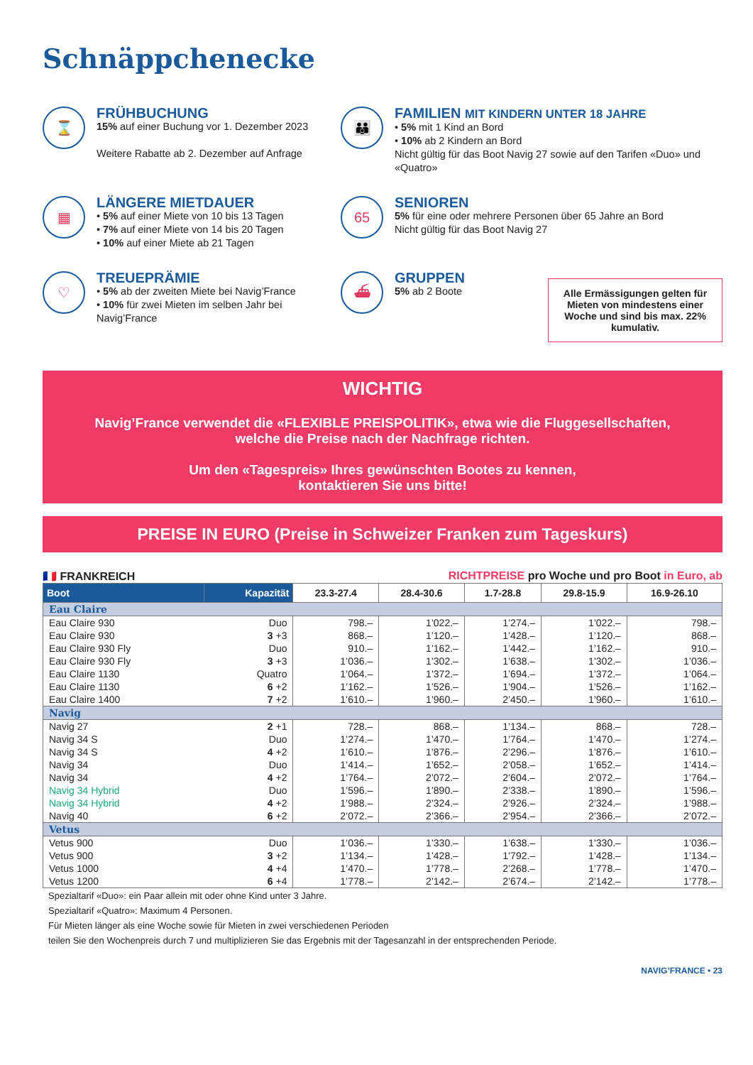Schnäppchenecke
⌛
FRÜHBUCHUNG
15% auf einer Buchung vor 1. Dezember 2023
Weitere Rabatte ab 2. Dezember auf Anfrage
👪
FAMILIEN MIT KINDERN UNTER 18 JAHRE
• 5% mit 1 Kind an Bord
• 10% ab 2 Kindern an Bord
Nicht gültig für das Boot Navig 27 sowie auf den Tarifen «Duo» und «Quatro»
▦
LÄNGERE MIETDAUER
• 5% auf einer Miete von 10 bis 13 Tagen
• 7% auf einer Miete von 14 bis 20 Tagen
• 10% auf einer Miete ab 21 Tagen
65
SENIOREN
5% für eine oder mehrere Personen über 65 Jahre an Bord
Nicht gültig für das Boot Navig 27
♡
TREUEPRÄMIE
• 5% ab der zweiten Miete bei Navig’France
• 10% für zwei Mieten im selben Jahr bei Navig’France
⛴
GRUPPEN
5% ab 2 Boote
Alle Ermässigungen gelten für Mieten von mindestens einer Woche und sind bis max. 22% kumulativ.
WICHTIG
Navig’France verwendet die «FLEXIBLE PREISPOLITIK», etwa wie die Fluggesellschaften,
welche die Preise nach der Nachfrage richten.
Um den «Tagespreis» Ihres gewünschten Bootes zu kennen,
kontaktieren Sie uns bitte!
PREISE IN EURO (Preise in Schweizer Franken zum Tageskurs)
🇫🇷 FRANKREICH RICHTPREISE pro Woche und pro Boot in Euro, ab
| Boot | Kapazität | 23.3-27.4 | 28.4-30.6 | 1.7-28.8 | 29.8-15.9 | 16.9-26.10 |
| --- | --- | --- | --- | --- | --- | --- |
| Eau Claire | | | | | | |
| Eau Claire 930 | Duo | 798.– | 1’022.– | 1’274.– | 1’022.– | 798.– |
| Eau Claire 930 | 3 +3 | 868.– | 1’120.– | 1’428.– | 1’120.– | 868.– |
| Eau Claire 930 Fly | Duo | 910.– | 1’162.– | 1’442.– | 1’162.– | 910.– |
| Eau Claire 930 Fly | 3 +3 | 1’036.– | 1’302.– | 1’638.– | 1’302.– | 1’036.– |
| Eau Claire 1130 | Quatro | 1’064.– | 1’372.– | 1’694.– | 1’372.– | 1’064.– |
| Eau Claire 1130 | 6 +2 | 1’162.– | 1’526.– | 1’904.– | 1’526.– | 1’162.– |
| Eau Claire 1400 | 7 +2 | 1’610.– | 1’960.– | 2’450.– | 1’960.– | 1’610.– |
| Navig | | | | | | |
| Navig 27 | 2 +1 | 728.– | 868.– | 1’134.– | 868.– | 728.– |
| Navig 34 S | Duo | 1’274.– | 1’470.– | 1’764.– | 1’470.– | 1’274.– |
| Navig 34 S | 4 +2 | 1’610.– | 1’876.– | 2’296.– | 1’876.– | 1’610.– |
| Navig 34 | Duo | 1’414.– | 1’652.– | 2’058.– | 1’652.– | 1’414.– |
| Navig 34 | 4 +2 | 1’764.– | 2’072.– | 2’604.– | 2’072.– | 1’764.– |
| Navig 34 Hybrid | Duo | 1’596.– | 1’890.– | 2’338.– | 1’890.– | 1’596.– |
| Navig 34 Hybrid | 4 +2 | 1’988.– | 2’324.– | 2’926.– | 2’324.– | 1’988.– |
| Navig 40 | 6 +2 | 2’072.– | 2’366.– | 2’954.– | 2’366.– | 2’072.– |
| Vetus | | | | | | |
| Vetus 900 | Duo | 1’036.– | 1’330.– | 1’638.– | 1’330.– | 1’036.– |
| Vetus 900 | 3 +2 | 1’134.– | 1’428.– | 1’792.– | 1’428.– | 1’134.– |
| Vetus 1000 | 4 +4 | 1’470.– | 1’778.– | 2’268.– | 1’778.– | 1’470.– |
| Vetus 1200 | 6 +4 | 1’778.– | 2’142.– | 2’674.– | 2’142.– | 1’778.– |
Spezialtarif «Duo»: ein Paar allein mit oder ohne Kind unter 3 Jahre.
Spezialtarif «Quatro»: Maximum 4 Personen.
Für Mieten länger als eine Woche sowie für Mieten in zwei verschiedenen Perioden
teilen Sie den Wochenpreis durch 7 und multiplizieren Sie das Ergebnis mit der Tagesanzahl in der entsprechenden Periode.
NAVIG’FRANCE • 23